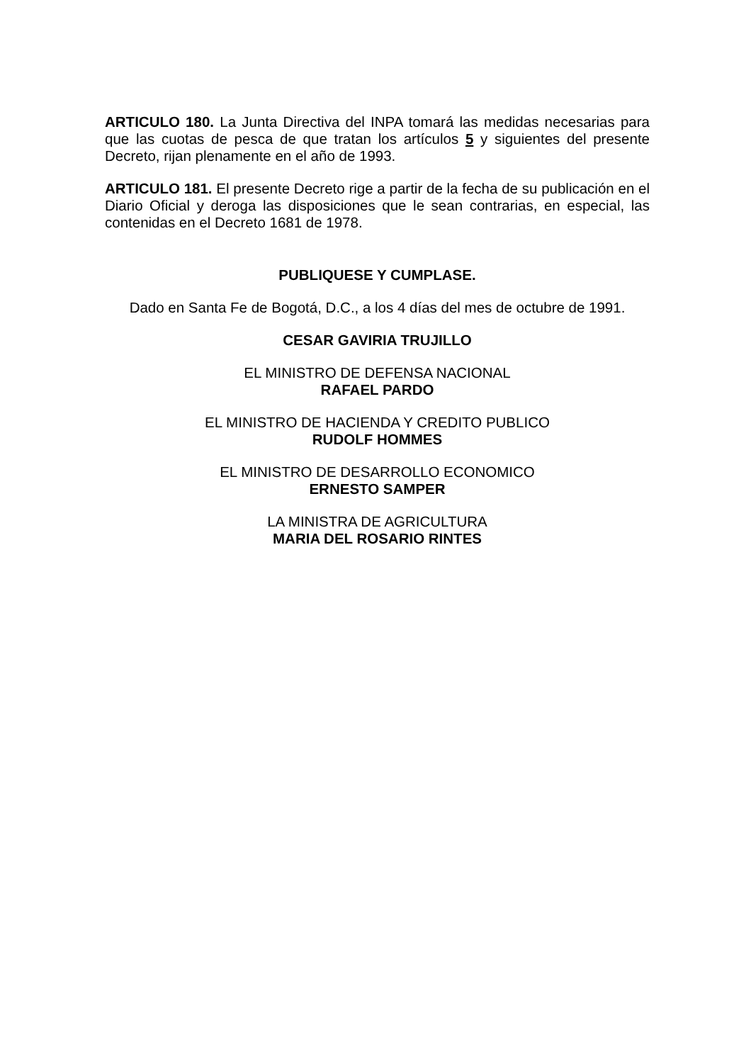ARTICULO 180. La Junta Directiva del INPA tomará las medidas necesarias para que las cuotas de pesca de que tratan los artículos 5 y siguientes del presente Decreto, rijan plenamente en el año de 1993.
ARTICULO 181. El presente Decreto rige a partir de la fecha de su publicación en el Diario Oficial y deroga las disposiciones que le sean contrarias, en especial, las contenidas en el Decreto 1681 de 1978.
PUBLIQUESE Y CUMPLASE.
Dado en Santa Fe de Bogotá, D.C., a los 4 días del mes de octubre de 1991.
CESAR GAVIRIA TRUJILLO
EL MINISTRO DE DEFENSA NACIONAL
RAFAEL PARDO
EL MINISTRO DE HACIENDA Y CREDITO PUBLICO
RUDOLF HOMMES
EL MINISTRO DE DESARROLLO ECONOMICO
ERNESTO SAMPER
LA MINISTRA DE AGRICULTURA
MARIA DEL ROSARIO RINTES